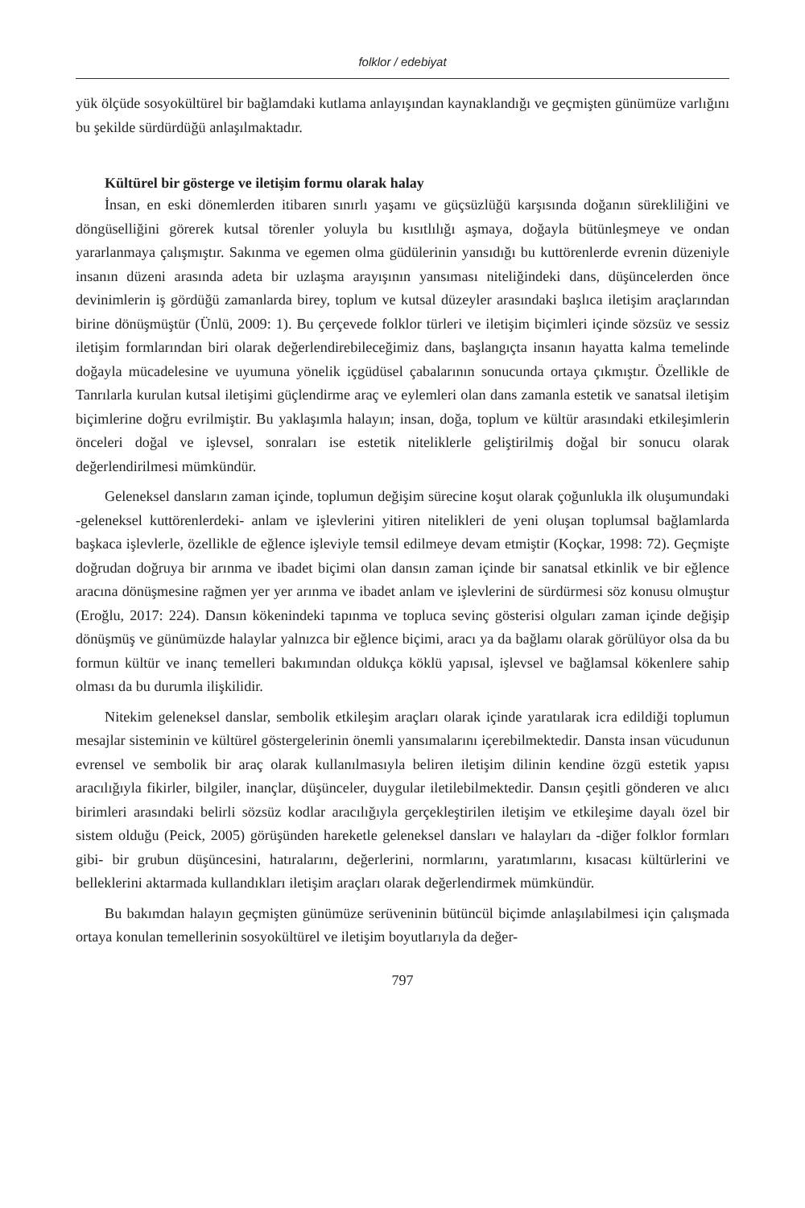folklor / edebiyat
yük ölçüde sosyokültürel bir bağlamdaki kutlama anlayışından kaynaklandığı ve geçmişten günümüze varlığını bu şekilde sürdürdüğü anlaşılmaktadır.
Kültürel bir gösterge ve iletişim formu olarak halay
İnsan, en eski dönemlerden itibaren sınırlı yaşamı ve güçsüzlüğü karşısında doğanın sürekliliğini ve döngüselliğini görerek kutsal törenler yoluyla bu kısıtlılığı aşmaya, doğayla bütünleşmeye ve ondan yararlanmaya çalışmıştır. Sakınma ve egemen olma güdülerinin yansıdığı bu kuttörenlerde evrenin düzeniyle insanın düzeni arasında adeta bir uzlaşma arayışının yansıması niteliğindeki dans, düşüncelerden önce devinimlerin iş gördüğü zamanlarda birey, toplum ve kutsal düzeyler arasındaki başlıca iletişim araçlarından birine dönüşmüştür (Ünlü, 2009: 1). Bu çerçevede folklor türleri ve iletişim biçimleri içinde sözsüz ve sessiz iletişim formlarından biri olarak değerlendirebileceğimiz dans, başlangıçta insanın hayatta kalma temelinde doğayla mücadelesine ve uyumuna yönelik içgüdüsel çabalarının sonucunda ortaya çıkmıştır. Özellikle de Tanrılarla kurulan kutsal iletişimi güçlendirme araç ve eylemleri olan dans zamanla estetik ve sanatsal iletişim biçimlerine doğru evrilmiştir. Bu yaklaşımla halayın; insan, doğa, toplum ve kültür arasındaki etkileşimlerin önceleri doğal ve işlevsel, sonraları ise estetik niteliklerle geliştirilmiş doğal bir sonucu olarak değerlendirilmesi mümkündür.
Geleneksel dansların zaman içinde, toplumun değişim sürecine koşut olarak çoğunlukla ilk oluşumundaki -geleneksel kuttörenlerdeki- anlam ve işlevlerini yitiren nitelikleri de yeni oluşan toplumsal bağlamlarda başkaca işlevlerle, özellikle de eğlence işleviyle temsil edilmeye devam etmiştir (Koçkar, 1998: 72). Geçmişte doğrudan doğruya bir arınma ve ibadet biçimi olan dansın zaman içinde bir sanatsal etkinlik ve bir eğlence aracına dönüşmesine rağmen yer yer arınma ve ibadet anlam ve işlevlerini de sürdürmesi söz konusu olmuştur (Eroğlu, 2017: 224). Dansın kökenindeki tapınma ve topluca sevinç gösterisi olguları zaman içinde değişip dönüşmüş ve günümüzde halaylar yalnızca bir eğlence biçimi, aracı ya da bağlamı olarak görülüyor olsa da bu formun kültür ve inanç temelleri bakımından oldukça köklü yapısal, işlevsel ve bağlamsal kökenlere sahip olması da bu durumla ilişkilidir.
Nitekim geleneksel danslar, sembolik etkileşim araçları olarak içinde yaratılarak icra edildiği toplumun mesajlar sisteminin ve kültürel göstergelerinin önemli yansımalarını içerebilmektedir. Dansta insan vücudunun evrensel ve sembolik bir araç olarak kullanılmasıyla beliren iletişim dilinin kendine özgü estetik yapısı aracılığıyla fikirler, bilgiler, inançlar, düşünceler, duygular iletilebilmektedir. Dansın çeşitli gönderen ve alıcı birimleri arasındaki belirli sözsüz kodlar aracılığıyla gerçekleştirilen iletişim ve etkileşime dayalı özel bir sistem olduğu (Peick, 2005) görüşünden hareketle geleneksel dansları ve halayları da -diğer folklor formları gibi- bir grubun düşüncesini, hatıralarını, değerlerini, normlarını, yaratımlarını, kısacası kültürlerini ve belleklerini aktarmada kullandıkları iletişim araçları olarak değerlendirmek mümkündür.
Bu bakımdan halayın geçmişten günümüze serüveninin bütüncül biçimde anlaşılabilmesi için çalışmada ortaya konulan temellerinin sosyokültürel ve iletişim boyutlarıyla da değer-
797